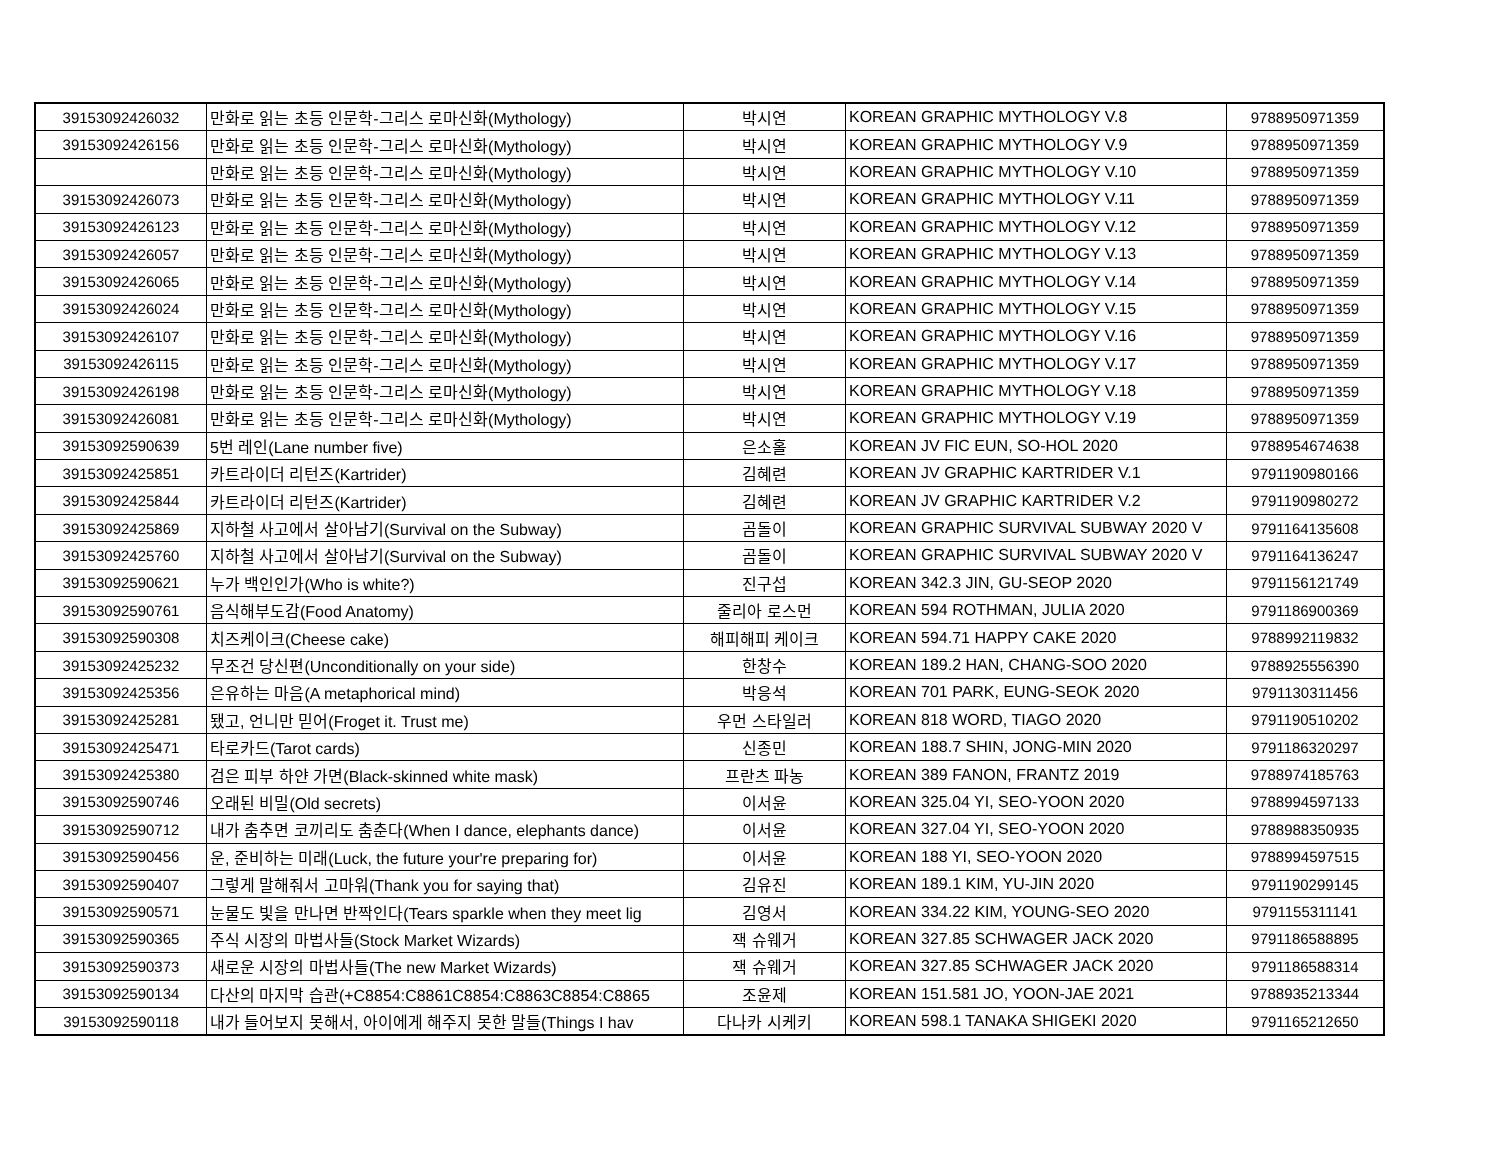| 39153092426032 | 만화로 읽는 초등 인문학-그리스 로마신화(Mythology) | 박시연 | KOREAN GRAPHIC MYTHOLOGY V.8 | 9788950971359 |
| 39153092426156 | 만화로 읽는 초등 인문학-그리스 로마신화(Mythology) | 박시연 | KOREAN GRAPHIC MYTHOLOGY V.9 | 9788950971359 |
| | 만화로 읽는 초등 인문학-그리스 로마신화(Mythology) | 박시연 | KOREAN GRAPHIC MYTHOLOGY V.10 | 9788950971359 |
| 39153092426073 | 만화로 읽는 초등 인문학-그리스 로마신화(Mythology) | 박시연 | KOREAN GRAPHIC MYTHOLOGY V.11 | 9788950971359 |
| 39153092426123 | 만화로 읽는 초등 인문학-그리스 로마신화(Mythology) | 박시연 | KOREAN GRAPHIC MYTHOLOGY V.12 | 9788950971359 |
| 39153092426057 | 만화로 읽는 초등 인문학-그리스 로마신화(Mythology) | 박시연 | KOREAN GRAPHIC MYTHOLOGY V.13 | 9788950971359 |
| 39153092426065 | 만화로 읽는 초등 인문학-그리스 로마신화(Mythology) | 박시연 | KOREAN GRAPHIC MYTHOLOGY V.14 | 9788950971359 |
| 39153092426024 | 만화로 읽는 초등 인문학-그리스 로마신화(Mythology) | 박시연 | KOREAN GRAPHIC MYTHOLOGY V.15 | 9788950971359 |
| 39153092426107 | 만화로 읽는 초등 인문학-그리스 로마신화(Mythology) | 박시연 | KOREAN GRAPHIC MYTHOLOGY V.16 | 9788950971359 |
| 39153092426115 | 만화로 읽는 초등 인문학-그리스 로마신화(Mythology) | 박시연 | KOREAN GRAPHIC MYTHOLOGY V.17 | 9788950971359 |
| 39153092426198 | 만화로 읽는 초등 인문학-그리스 로마신화(Mythology) | 박시연 | KOREAN GRAPHIC MYTHOLOGY V.18 | 9788950971359 |
| 39153092426081 | 만화로 읽는 초등 인문학-그리스 로마신화(Mythology) | 박시연 | KOREAN GRAPHIC MYTHOLOGY V.19 | 9788950971359 |
| 39153092590639 | 5번 레인(Lane number five) | 은소홀 | KOREAN JV FIC EUN, SO-HOL 2020 | 9788954674638 |
| 39153092425851 | 카트라이더 리턴즈(Kartrider) | 김혜련 | KOREAN JV GRAPHIC KARTRIDER V.1 | 9791190980166 |
| 39153092425844 | 카트라이더 리턴즈(Kartrider) | 김혜련 | KOREAN JV GRAPHIC KARTRIDER V.2 | 9791190980272 |
| 39153092425869 | 지하철 사고에서 살아남기(Survival on the Subway) | 곰돌이 | KOREAN GRAPHIC SURVIVAL SUBWAY 2020 V | 9791164135608 |
| 39153092425760 | 지하철 사고에서 살아남기(Survival on the Subway) | 곰돌이 | KOREAN GRAPHIC SURVIVAL SUBWAY 2020 V | 9791164136247 |
| 39153092590621 | 누가 백인인가(Who is white?) | 진구섭 | KOREAN 342.3 JIN, GU-SEOP 2020 | 9791156121749 |
| 39153092590761 | 음식해부도감(Food Anatomy) | 줄리아 로스먼 | KOREAN 594 ROTHMAN, JULIA 2020 | 9791186900369 |
| 39153092590308 | 치즈케이크(Cheese cake) | 해피해피 케이크 | KOREAN 594.71 HAPPY CAKE 2020 | 9788992119832 |
| 39153092425232 | 무조건 당신편(Unconditionally on your side) | 한창수 | KOREAN 189.2 HAN, CHANG-SOO 2020 | 9788925556390 |
| 39153092425356 | 은유하는 마음(A metaphorical mind) | 박응석 | KOREAN 701 PARK, EUNG-SEOK 2020 | 9791130311456 |
| 39153092425281 | 됐고, 언니만 믿어(Froget it. Trust me) | 우먼 스타일러 | KOREAN 818 WORD, TIAGO 2020 | 9791190510202 |
| 39153092425471 | 타로카드(Tarot cards) | 신종민 | KOREAN 188.7 SHIN, JONG-MIN 2020 | 9791186320297 |
| 39153092425380 | 검은 피부 하얀 가면(Black-skinned white mask) | 프란츠 파농 | KOREAN 389 FANON, FRANTZ 2019 | 9788974185763 |
| 39153092590746 | 오래된 비밀(Old secrets) | 이서윤 | KOREAN 325.04 YI, SEO-YOON 2020 | 9788994597133 |
| 39153092590712 | 내가 춤추면 코끼리도 춤춘다(When I dance, elephants dance) | 이서윤 | KOREAN 327.04 YI, SEO-YOON 2020 | 9788988350935 |
| 39153092590456 | 운, 준비하는 미래(Luck, the future your're preparing for) | 이서윤 | KOREAN 188 YI, SEO-YOON 2020 | 9788994597515 |
| 39153092590407 | 그렇게 말해줘서 고마워(Thank you for saying that) | 김유진 | KOREAN 189.1 KIM, YU-JIN 2020 | 9791190299145 |
| 39153092590571 | 눈물도 빛을 만나면 반짝인다(Tears sparkle when they meet lig | 김영서 | KOREAN 334.22 KIM, YOUNG-SEO 2020 | 9791155311141 |
| 39153092590365 | 주식 시장의 마법사들(Stock Market Wizards) | 잭 슈웨거 | KOREAN 327.85 SCHWAGER JACK 2020 | 9791186588895 |
| 39153092590373 | 새로운 시장의 마법사들(The new Market Wizards) | 잭 슈웨거 | KOREAN 327.85 SCHWAGER JACK 2020 | 9791186588314 |
| 39153092590134 | 다산의 마지막 습관(+C8854:C8861C8854:C8863C8854:C8865 | 조윤제 | KOREAN 151.581 JO, YOON-JAE 2021 | 9788935213344 |
| 39153092590118 | 내가 들어보지 못해서, 아이에게 해주지 못한 말들(Things I hav | 다나카 시케키 | KOREAN 598.1 TANAKA SHIGEKI 2020 | 9791165212650 |